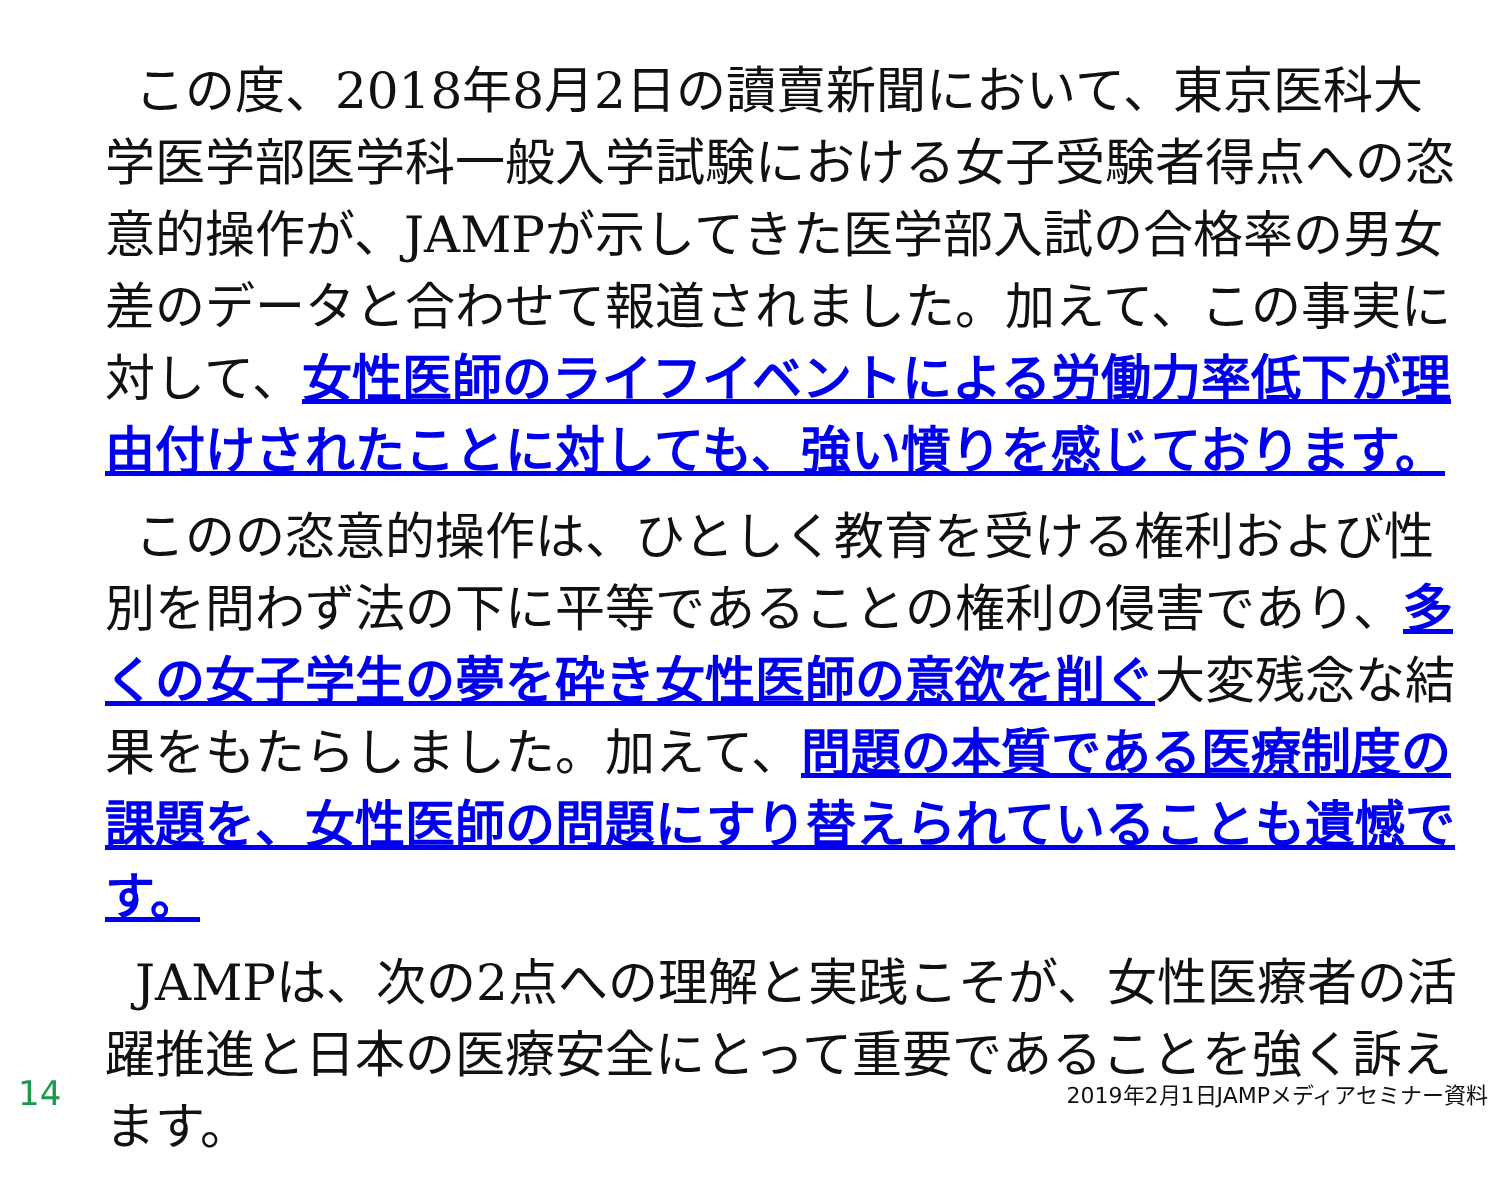この度、2018年8月2日の讀賣新聞において、東京医科大学医学部医学科一般入学試験における女子受験者得点への恣意的操作が、JAMPが示してきた医学部入試の合格率の男女差のデータと合わせて報道されました。加えて、この事実に対して、女性医師のライフイベントによる労働力率低下が理由付けされたことに対しても、強い憤りを感じております。
このの恣意的操作は、ひとしく教育を受ける権利および性別を問わず法の下に平等であることの権利の侵害であり、多くの女子学生の夢を砕き女性医師の意欲を削ぐ大変残念な結果をもたらしました。加えて、問題の本質である医療制度の課題を、女性医師の問題にすり替えられていることも遺憾です。
JAMPは、次の2点への理解と実践こそが、女性医療者の活躍推進と日本の医療安全にとって重要であることを強く訴えます。
14 2019年2月1日JAMPメディアセミナー資料